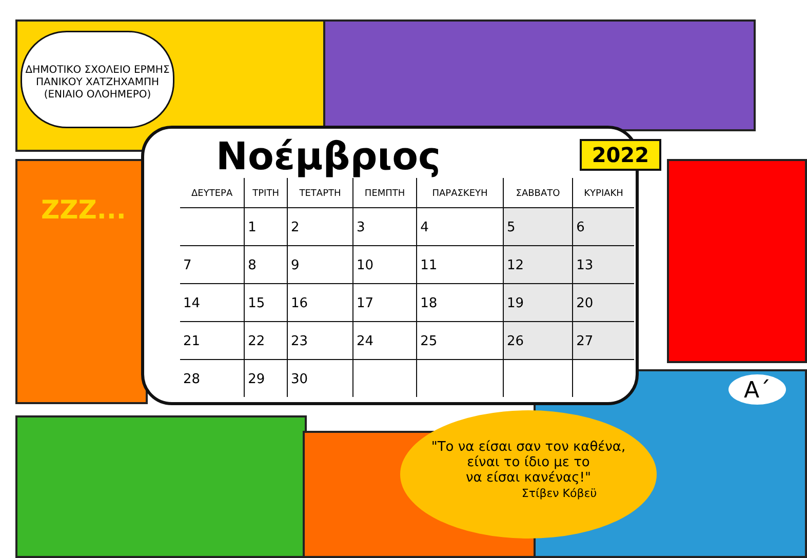ΔΗΜΟΤΙΚΟ ΣΧΟΛΕΙΟ ΕΡΜΗΣ
ΠΑΝΙΚΟΥ ΧΑΤΖΗΧΑΜΠΗ
(ΕΝΙΑΙΟ ΟΛΟΗΜΕΡΟ)
ZZZ...
Νοέμβριος
2022
| ΔΕΥΤΕΡΑ | ΤΡΙΤΗ | ΤΕΤΑΡΤΗ | ΠΕΜΠΤΗ | ΠΑΡΑΣΚΕΥΗ | ΣΑΒΒΑΤΟ | ΚΥΡΙΑΚΗ |
| --- | --- | --- | --- | --- | --- | --- |
| | 1 | 2 | 3 | 4 | 5 | 6 |
| 7 | 8 | 9 | 10 | 11 | 12 | 13 |
| 14 | 15 | 16 | 17 | 18 | 19 | 20 |
| 21 | 22 | 23 | 24 | 25 | 26 | 27 |
| 28 | 29 | 30 | | | | |
"Το να είσαι σαν τον καθένα,
είναι το ίδιο με το
να είσαι κανένας!"
Στίβεν Κόβεϋ
Α΄